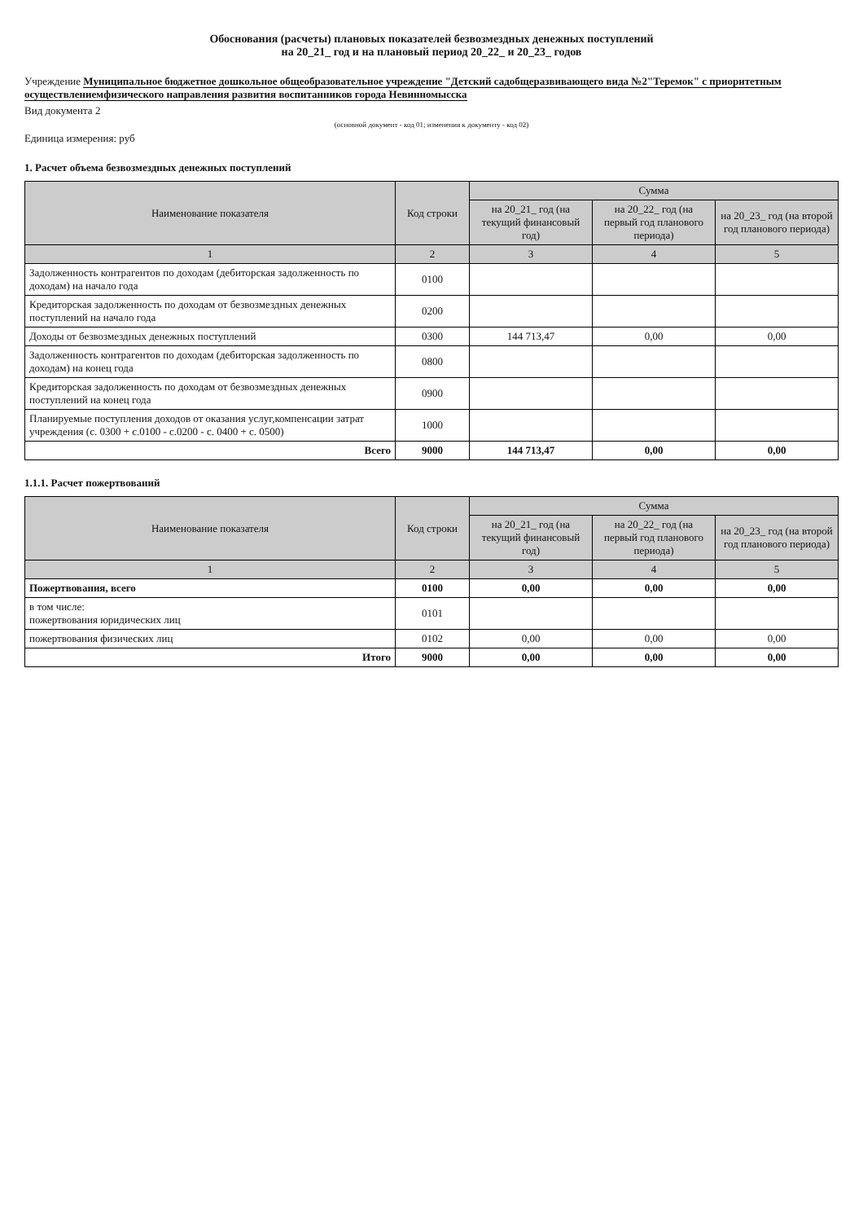Обоснования (расчеты) плановых показателей безвозмездных денежных поступлений
на 20_21_ год и на плановый период 20_22_ и 20_23_ годов
Учреждение Муниципальное бюджетное дошкольное общеобразовательное учреждение "Детский садобщеразвивающего вида №2"Теремок" с приоритетным осуществлениемфизического направления развития воспитанников города Невинномысска
Вид документа 2
(основной документ - код 01; изменения к документу - код 02)
Единица измерения: руб
1. Расчет объема безвозмездных денежных поступлений
| Наименование показателя | Код строки | Сумма | | |
| --- | --- | --- | --- | --- |
| | | на 20_21_ год (на текущий финансовый год) | на 20_22_ год (на первый год планового периода) | на 20_23_ год (на второй год планового периода) |
| 1 | 2 | 3 | 4 | 5 |
| Задолженность контрагентов по доходам (дебиторская задолженность по доходам) на начало года | 0100 | | | |
| Кредиторская задолженность по доходам от безвозмездных денежных поступлений на начало года | 0200 | | | |
| Доходы от безвозмездных денежных поступлений | 0300 | 144 713,47 | 0,00 | 0,00 |
| Задолженность контрагентов по доходам (дебиторская задолженность по доходам) на конец года | 0800 | | | |
| Кредиторская задолженность по доходам от безвозмездных денежных поступлений на конец года | 0900 | | | |
| Планируемые поступления доходов от оказания услуг,компенсации затрат учреждения (с. 0300 + с.0100 - с.0200 - с. 0400 + с. 0500) | 1000 | | | |
| Всего | 9000 | 144 713,47 | 0,00 | 0,00 |
1.1.1. Расчет пожертвований
| Наименование показателя | Код строки | Сумма | | |
| --- | --- | --- | --- | --- |
| | | на 20_21_ год (на текущий финансовый год) | на 20_22_ год (на первый год планового периода) | на 20_23_ год (на второй год планового периода) |
| 1 | 2 | 3 | 4 | 5 |
| Пожертвования, всего | 0100 | 0,00 | 0,00 | 0,00 |
| в том числе: пожертвования юридических лиц | 0101 | | | |
| пожертвования физических лиц | 0102 | 0,00 | 0,00 | 0,00 |
| Итого | 9000 | 0,00 | 0,00 | 0,00 |